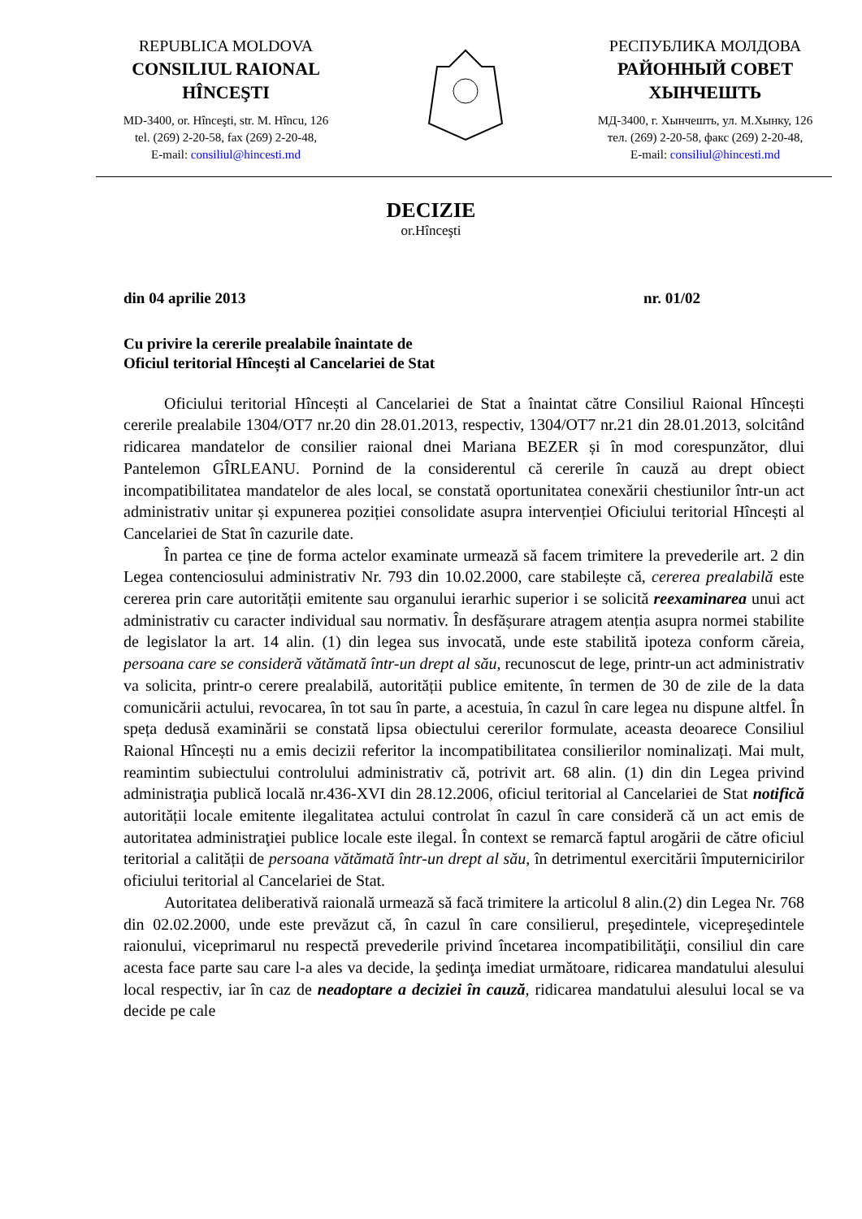REPUBLICA MOLDOVA
CONSILIUL RAIONAL
HÎNCEŞTI
MD-3400, or. Hînceşti, str. M. Hîncu, 126
tel. (269) 2-20-58, fax (269) 2-20-48,
E-mail: consiliul@hincesti.md
РЕСПУБЛИКА МОЛДОВА
РАЙОННЫЙ СОВЕТ
ХЫНЧЕШТЬ
МД-3400, г. Хынчешть, ул. М.Хынку, 126
тел. (269) 2-20-58, факс (269) 2-20-48,
E-mail: consiliul@hincesti.md
DECIZIE
or.Hînceşti
din 04 aprilie 2013 nr. 01/02
Cu privire la cererile prealabile înaintate de
Oficiul teritorial Hîncești al Cancelariei de Stat
Oficiului teritorial Hîncești al Cancelariei de Stat a înaintat către Consiliul Raional Hîncești cererile prealabile 1304/OT7 nr.20 din 28.01.2013, respectiv, 1304/OT7 nr.21 din 28.01.2013, solcitând ridicarea mandatelor de consilier raional dnei Mariana BEZER și în mod corespunzător, dlui Pantelemon GÎRLEANU. Pornind de la considerentul că cererile în cauză au drept obiect incompatibilitatea mandatelor de ales local, se constată oportunitatea conexării chestiunilor într-un act administrativ unitar și expunerea poziției consolidate asupra intervenției Oficiului teritorial Hîncești al Cancelariei de Stat în cazurile date.
În partea ce ține de forma actelor examinate urmează să facem trimitere la prevederile art. 2 din Legea contenciosului administrativ Nr. 793 din 10.02.2000, care stabilește că, cererea prealabilă este cererea prin care autorității emitente sau organului ierarhic superior i se solicită reexaminarea unui act administrativ cu caracter individual sau normativ. În desfășurare atragem atenția asupra normei stabilite de legislator la art. 14 alin. (1) din legea sus invocată, unde este stabilită ipoteza conform căreia, persoana care se consideră vătămată într-un drept al său, recunoscut de lege, printr-un act administrativ va solicita, printr-o cerere prealabilă, autorității publice emitente, în termen de 30 de zile de la data comunicării actului, revocarea, în tot sau în parte, a acestuia, în cazul în care legea nu dispune altfel. În speța dedusă examinării se constată lipsa obiectului cererilor formulate, aceasta deoarece Consiliul Raional Hîncești nu a emis decizii referitor la incompatibilitatea consilierilor nominalizați. Mai mult, reamintim subiectului controlului administrativ că, potrivit art. 68 alin. (1) din din Legea privind administraţia publică locală nr.436-XVI din 28.12.2006, oficiul teritorial al Cancelariei de Stat notifică autorității locale emitente ilegalitatea actului controlat în cazul în care consideră că un act emis de autoritatea administraţiei publice locale este ilegal. În context se remarcă faptul arogării de către oficiul teritorial a calității de persoana vătămată într-un drept al său, în detrimentul exercitării împuternicirilor oficiului teritorial al Cancelariei de Stat.
Autoritatea deliberativă raională urmează să facă trimitere la articolul 8 alin.(2) din Legea Nr. 768 din 02.02.2000, unde este prevăzut că, în cazul în care consilierul, preşedintele, vicepreşedintele raionului, viceprimarul nu respectă prevederile privind încetarea incompatibilităţii, consiliul din care acesta face parte sau care l-a ales va decide, la şedinţa imediat următoare, ridicarea mandatului alesului local respectiv, iar în caz de neadoptare a deciziei în cauză, ridicarea mandatului alesului local se va decide pe cale